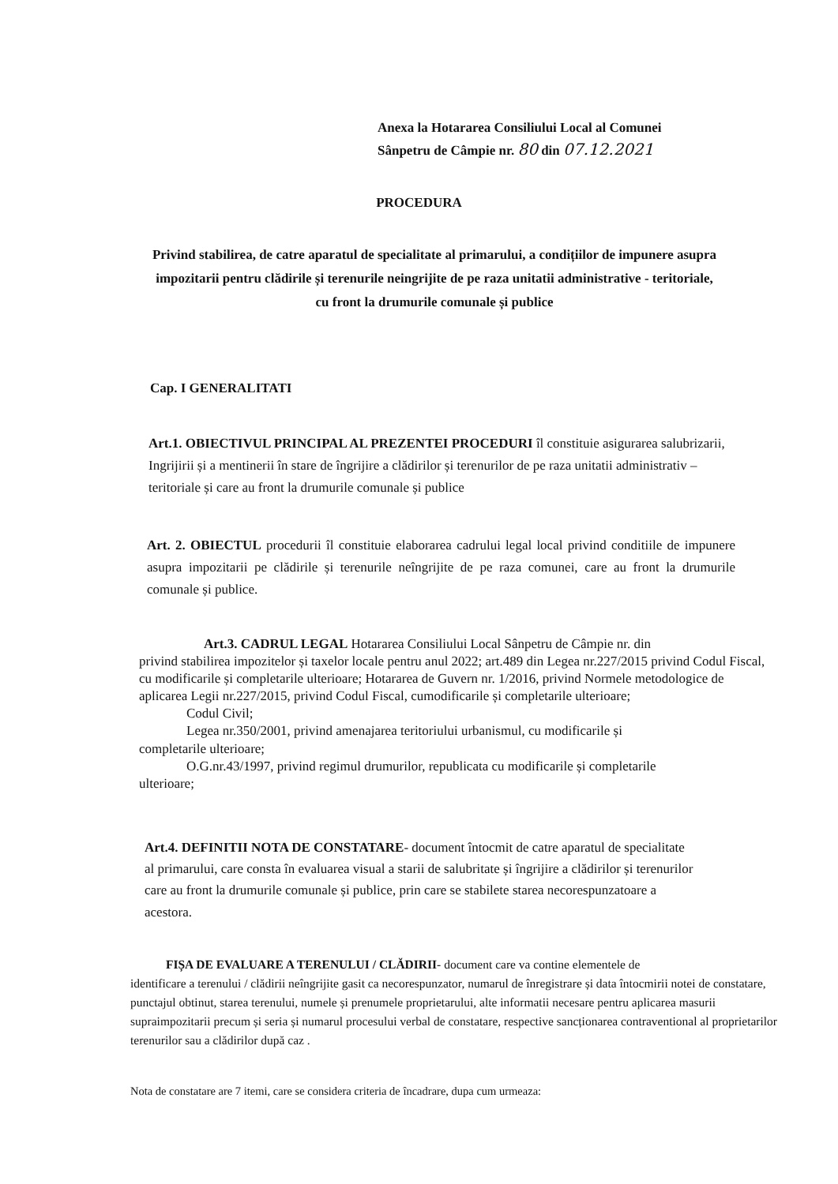Anexa la Hotararea Consiliului Local al Comunei
Sânpetru de Câmpie nr. 80 din 07.12.2021
PROCEDURA
Privind stabilirea, de catre aparatul de specialitate al primarului, a condițiilor de impunere asupra impozitarii pentru clădirile și terenurile neingrijite de pe raza unitatii administrative - teritoriale, cu front la drumurile comunale și publice
Cap. I GENERALITATI
Art.1. OBIECTIVUL PRINCIPAL AL PREZENTEI PROCEDURI îl constituie asigurarea salubrizarii, Ingrijirii și a mentinerii în stare de îngrijire a clădirilor și terenurilor de pe raza unitatii administrativ –teritoriale și care au front la drumurile comunale și publice
Art. 2. OBIECTUL procedurii îl constituie elaborarea cadrului legal local privind conditiile de impunere asupra impozitarii pe clădirile și terenurile neîngrijite de pe raza comunei, care au front la drumurile comunale și publice.
Art.3. CADRUL LEGAL Hotararea Consiliului Local Sânpetru de Câmpie nr. din
privind stabilirea impozitelor și taxelor locale pentru anul 2022; art.489 din Legea nr.227/2015 privind Codul Fiscal, cu modificarile și completarile ulterioare; Hotararea de Guvern nr. 1/2016, privind Normele metodologice de aplicarea Legii nr.227/2015, privind Codul Fiscal, cumodificarile și completarile ulterioare;
Codul Civil;
Legea nr.350/2001, privind amenajarea teritoriului urbanismul, cu modificarile și
completarile ulterioare;
O.G.nr.43/1997, privind regimul drumurilor, republicata cu modificarile și completarile
ulterioare;
Art.4. DEFINITII NOTA DE CONSTATARE- document întocmit de catre aparatul de specialitate al primarului, care consta în evaluarea visual a starii de salubritate și îngrijire a clădirilor și terenurilor care au front la drumurile comunale și publice, prin care se stabilete starea necorespunzatoare a acestora.
FIȘA DE EVALUARE A TERENULUI / CLĂDIRII- document care va contine elementele de
identificare a terenului / clădirii neîngrijite gasit ca necorespunzator, numarul de înregistrare și data întocmirii notei de constatare, punctajul obtinut, starea terenului, numele și prenumele proprietarului, alte informatii necesare pentru aplicarea masurii supraimpozitarii precum și seria și numarul procesului verbal de constatare, respective sancționarea contraventional al proprietarilor terenurilor sau a clădirilor după caz .
Nota de constatare are 7 itemi, care se considera criteria de încadrare, dupa cum urmeaza: